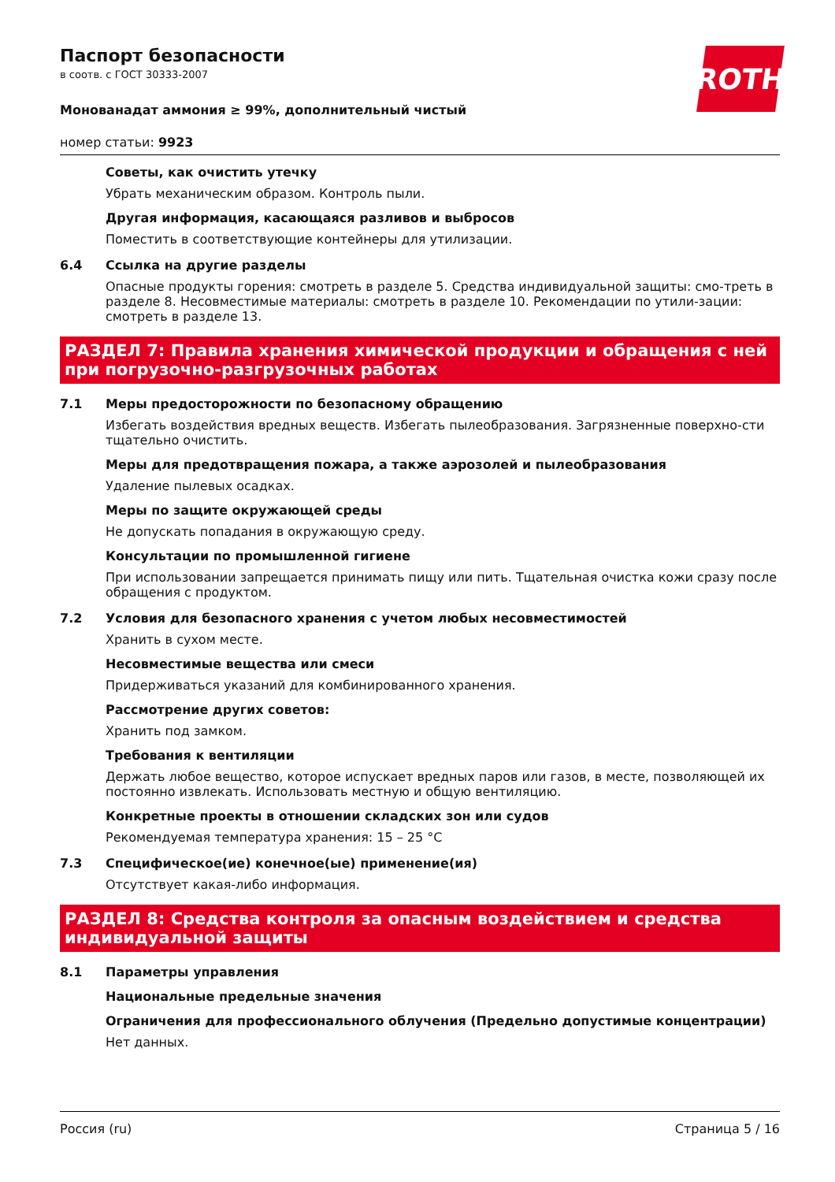ROTH
Паспорт безопасности
в соотв. с ГОСТ 30333-2007
Монованадат аммония ≥ 99%, дополнительный чистый
номер статьи: 9923
Советы, как очистить утечку
Убрать механическим образом. Контроль пыли.
Другая информация, касающаяся разливов и выбросов
Поместить в соответствующие контейнеры для утилизации.
6.4 Ссылка на другие разделы
Опасные продукты горения: смотреть в разделе 5. Средства индивидуальной защиты: смо-треть в разделе 8. Несовместимые материалы: смотреть в разделе 10. Рекомендации по утили-зации: смотреть в разделе 13.
РАЗДЕЛ 7: Правила хранения химической продукции и обращения с ней при погрузочно-разгрузочных работах
7.1 Меры предосторожности по безопасному обращению
Избегать воздействия вредных веществ. Избегать пылеобразования. Загрязненные поверхно-сти тщательно очистить.
Меры для предотвращения пожара, а также аэрозолей и пылеобразования
Удаление пылевых осадках.
Меры по защите окружающей среды
Не допускать попадания в окружающую среду.
Консультации по промышленной гигиене
При использовании запрещается принимать пищу или пить. Тщательная очистка кожи сразу после обращения с продуктом.
7.2 Условия для безопасного хранения с учетом любых несовместимостей
Хранить в сухом месте.
Несовместимые вещества или смеси
Придерживаться указаний для комбинированного хранения.
Рассмотрение других советов:
Хранить под замком.
Требования к вентиляции
Держать любое вещество, которое испускает вредных паров или газов, в месте, позволяющей их постоянно извлекать. Использовать местную и общую вентиляцию.
Конкретные проекты в отношении складских зон или судов
Рекомендуемая температура хранения: 15 – 25 °C
7.3 Специфическое(ие) конечное(ые) применение(ия)
Отсутствует какая-либо информация.
РАЗДЕЛ 8: Средства контроля за опасным воздействием и средства индивидуальной защиты
8.1 Параметры управления
Национальные предельные значения
Ограничения для профессионального облучения (Предельно допустимые концентрации)
Нет данных.
Россия (ru) Страница 5 / 16